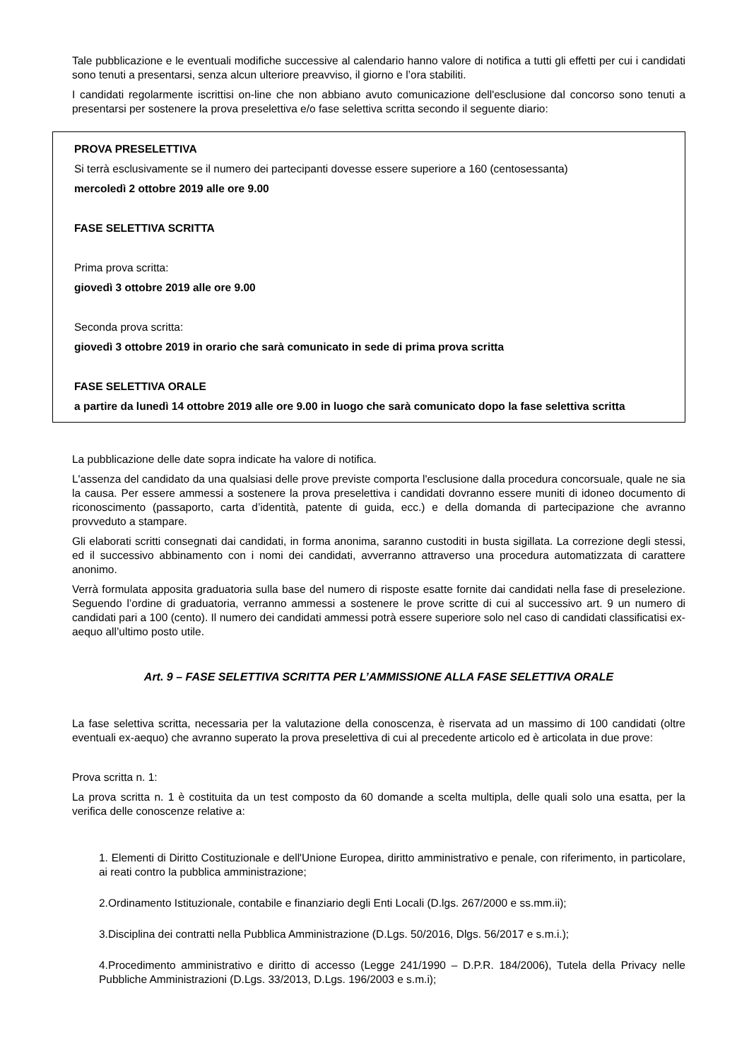Tale pubblicazione e le eventuali modifiche successive al calendario hanno valore di notifica a tutti gli effetti per cui i candidati sono tenuti a presentarsi, senza alcun ulteriore preavviso, il giorno e l’ora stabiliti.
I candidati regolarmente iscrittisi on-line che non abbiano avuto comunicazione dell'esclusione dal concorso sono tenuti a presentarsi per sostenere la prova preselettiva e/o fase selettiva scritta secondo il seguente diario:
PROVA PRESELETTIVA
Si terrà esclusivamente se il numero dei partecipanti dovesse essere superiore a 160 (centosessanta)
mercoledì 2 ottobre 2019 alle ore 9.00
FASE SELETTIVA SCRITTA
Prima prova scritta:
giovedì 3 ottobre 2019 alle ore 9.00
Seconda prova scritta:
giovedì 3 ottobre 2019 in orario che sarà comunicato in sede di prima prova scritta
FASE SELETTIVA ORALE
a partire da lunedì 14 ottobre 2019 alle ore 9.00 in luogo che sarà comunicato dopo la fase selettiva scritta
La pubblicazione delle date sopra indicate ha valore di notifica.
L'assenza del candidato da una qualsiasi delle prove previste comporta l'esclusione dalla procedura concorsuale, quale ne sia la causa. Per essere ammessi a sostenere la prova preselettiva i candidati dovranno essere muniti di idoneo documento di riconoscimento (passaporto, carta d’identità, patente di guida, ecc.) e della domanda di partecipazione che avranno provveduto a stampare.
Gli elaborati scritti consegnati dai candidati, in forma anonima, saranno custoditi in busta sigillata. La correzione degli stessi, ed il successivo abbinamento con i nomi dei candidati, avverranno attraverso una procedura automatizzata di carattere anonimo.
Verrà formulata apposita graduatoria sulla base del numero di risposte esatte fornite dai candidati nella fase di preselezione. Seguendo l’ordine di graduatoria, verranno ammessi a sostenere le prove scritte di cui al successivo art. 9 un numero di candidati pari a 100 (cento). Il numero dei candidati ammessi potrà essere superiore solo nel caso di candidati classificatisi ex-aequo all’ultimo posto utile.
Art. 9 – FASE SELETTIVA SCRITTA PER L’AMMISSIONE ALLA FASE SELETTIVA ORALE
La fase selettiva scritta, necessaria per la valutazione della conoscenza, è riservata ad un massimo di 100 candidati (oltre eventuali ex-aequo) che avranno superato la prova preselettiva di cui al precedente articolo ed è articolata in due prove:
Prova scritta n. 1:
La prova scritta n. 1 è costituita da un test composto da 60 domande a scelta multipla, delle quali solo una esatta, per la verifica delle conoscenze relative a:
1. Elementi di Diritto Costituzionale e dell'Unione Europea, diritto amministrativo e penale, con riferimento, in particolare, ai reati contro la pubblica amministrazione;
2.Ordinamento Istituzionale, contabile e finanziario degli Enti Locali (D.lgs. 267/2000 e ss.mm.ii);
3.Disciplina dei contratti nella Pubblica Amministrazione (D.Lgs. 50/2016, Dlgs. 56/2017 e s.m.i.);
4.Procedimento amministrativo e diritto di accesso (Legge 241/1990 – D.P.R. 184/2006), Tutela della Privacy nelle Pubbliche Amministrazioni (D.Lgs. 33/2013, D.Lgs. 196/2003 e s.m.i);